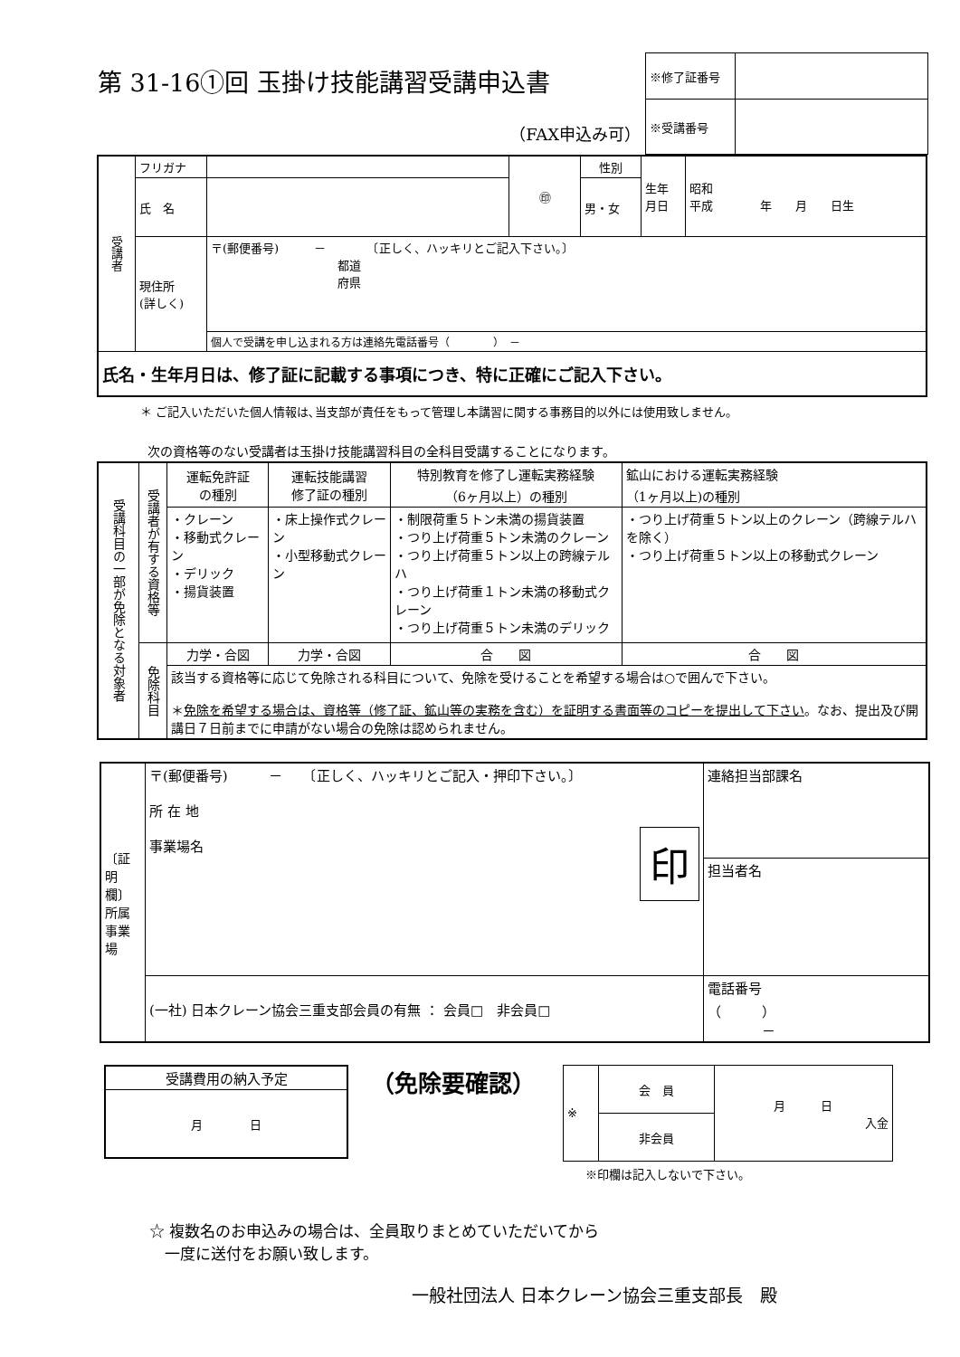第 31-16①回 玉掛け技能講習受講申込書
（FAX申込み可）
| ※修了証番号 | |
| ※受講番号 | |
| 受講者 | フリガナ | | ㊞ | 性別 | 生年 月日 | 昭和 平成 年 月 日生 |
| | 氏 名 | | | 男・女 | | |
| | 現住所 (詳しく) | 〒(郵便番号) － 〔正しく、ハッキリとご記入下さい。〕 都道 府県 | | | | |
| | | 個人で受講を申し込まれる方は連絡先電話番号（ ） － | | | | |
| 氏名・生年月日は、修了証に記載する事項につき、特に正確にご記入下さい。 | | | | | | |
＊ ご記入いただいた個人情報は､当支部が責任をもって管理し本講習に関する事務目的以外には使用致しません。
次の資格等のない受講者は玉掛け技能講習科目の全科目受講することになります。
| 受講科目の一部が免除となる対象者 | 受講者が有する資格等 | 運転免許証 の種別 | 運転技能講習 修了証の種別 | 特別教育を修了し運転実務経験 （6ヶ月以上）の種別 | 鉱山における運転実務経験 （1ヶ月以上)の種別 |
| | | ・クレーン ・移動式クレーン ・デリック ・揚貨装置 | ・床上操作式クレーン ・小型移動式クレーン | ・制限荷重５トン未満の揚貨装置 ・つり上げ荷重５トン未満のクレーン ・つり上げ荷重５トン以上の跨線テルハ ・つり上げ荷重１トン未満の移動式クレーン ・つり上げ荷重５トン未満のデリック | ・つり上げ荷重５トン以上のクレーン（跨線テルハを除く） ・つり上げ荷重５トン以上の移動式クレーン |
| | 免除科目 | 力学・合図 | 力学・合図 | 合 図 | 合 図 |
| | | 該当する資格等に応じて免除される科目について、免除を受けることを希望する場合は○で囲んで下さい。 ＊ 免除を希望する場合は、資格等（修了証、鉱山等の実務を含む）を証明する書面等のコピーを提出して下さい 。なお、提出及び開講日７日前までに申請がない場合の免除は認められません。 | | | |
| 〔証明欄〕 所属事業場 | 〒(郵便番号) － 〔正しく、ハッキリとご記入・押印下さい。〕 所 在 地 事業場名 印 | 連絡担当部課名 |
| | | 担当者名 |
| | (一社) 日本クレーン協会三重支部会員の有無 ： 会員□ 非会員□ | 電話番号 （ ） － |
| 受講費用の納入予定 |
| 月 日 |
（免除要確認）
| ※ | 会 員 | 月 日 入金 |
| | 非会員 | |
※印欄は記入しないで下さい。
☆ 複数名のお申込みの場合は、全員取りまとめていただいてから
　一度に送付をお願い致します。
一般社団法人 日本クレーン協会三重支部長　殿